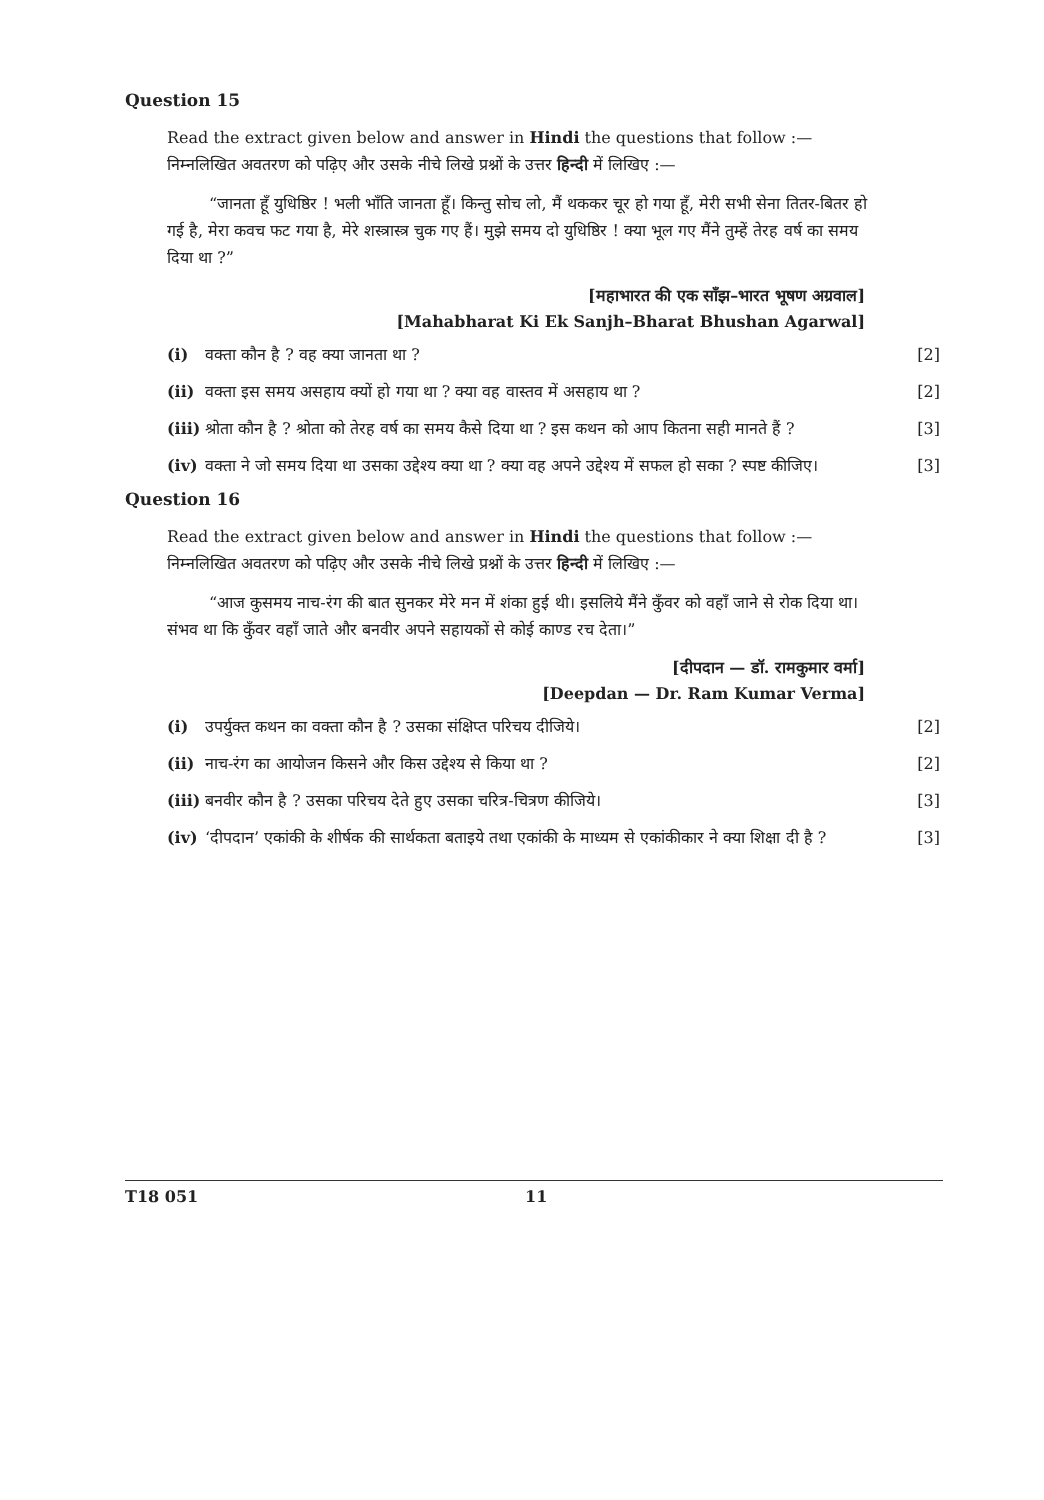Question 15
Read the extract given below and answer in Hindi the questions that follow :— निम्नलिखित अवतरण को पढ़िए और उसके नीचे लिखे प्रश्नों के उत्तर हिन्दी में लिखिए :—
“जानता हूँ युधिष्ठिर ! भली भाँति जानता हूँ। किन्तु सोच लो, मैं थककर चूर हो गया हूँ, मेरी सभी सेना तितर-बितर हो गई है, मेरा कवच फट गया है, मेरे शस्त्रास्त्र चुक गए हैं। मुझे समय दो युधिष्ठिर ! क्या भूल गए मैंने तुम्हें तेरह वर्ष का समय दिया था ?”
[महाभारत की एक साँझ–भारत भूषण अग्रवाल]
[Mahabharat Ki Ek Sanjh–Bharat Bhushan Agarwal]
(i) वक्ता कौन है ? वह क्या जानता था ? [2]
(ii) वक्ता इस समय असहाय क्यों हो गया था ? क्या वह वास्तव में असहाय था ? [2]
(iii) श्रोता कौन है ? श्रोता को तेरह वर्ष का समय कैसे दिया था ? इस कथन को आप कितना सही मानते हैं ? [3]
(iv) वक्ता ने जो समय दिया था उसका उद्देश्य क्या था ? क्या वह अपने उद्देश्य में सफल हो सका ? स्पष्ट कीजिए। [3]
Question 16
Read the extract given below and answer in Hindi the questions that follow :— निम्नलिखित अवतरण को पढ़िए और उसके नीचे लिखे प्रश्नों के उत्तर हिन्दी में लिखिए :—
“आज कुसमय नाच-रंग की बात सुनकर मेरे मन में शंका हुई थी। इसलिये मैंने कुँवर को वहाँ जाने से रोक दिया था। संभव था कि कुँवर वहाँ जाते और बनवीर अपने सहायकों से कोई काण्ड रच देता।”
[दीपदान — डॉ. रामकुमार वर्मा]
[Deepdan — Dr. Ram Kumar Verma]
(i) उपर्युक्त कथन का वक्ता कौन है ? उसका संक्षिप्त परिचय दीजिये। [2]
(ii) नाच-रंग का आयोजन किसने और किस उद्देश्य से किया था ? [2]
(iii) बनवीर कौन है ? उसका परिचय देते हुए उसका चरित्र-चित्रण कीजिये। [3]
(iv) ‘दीपदान’ एकांकी के शीर्षक की सार्थकता बताइये तथा एकांकी के माध्यम से एकांकीकार ने क्या शिक्षा दी है ? [3]
T18 051 11